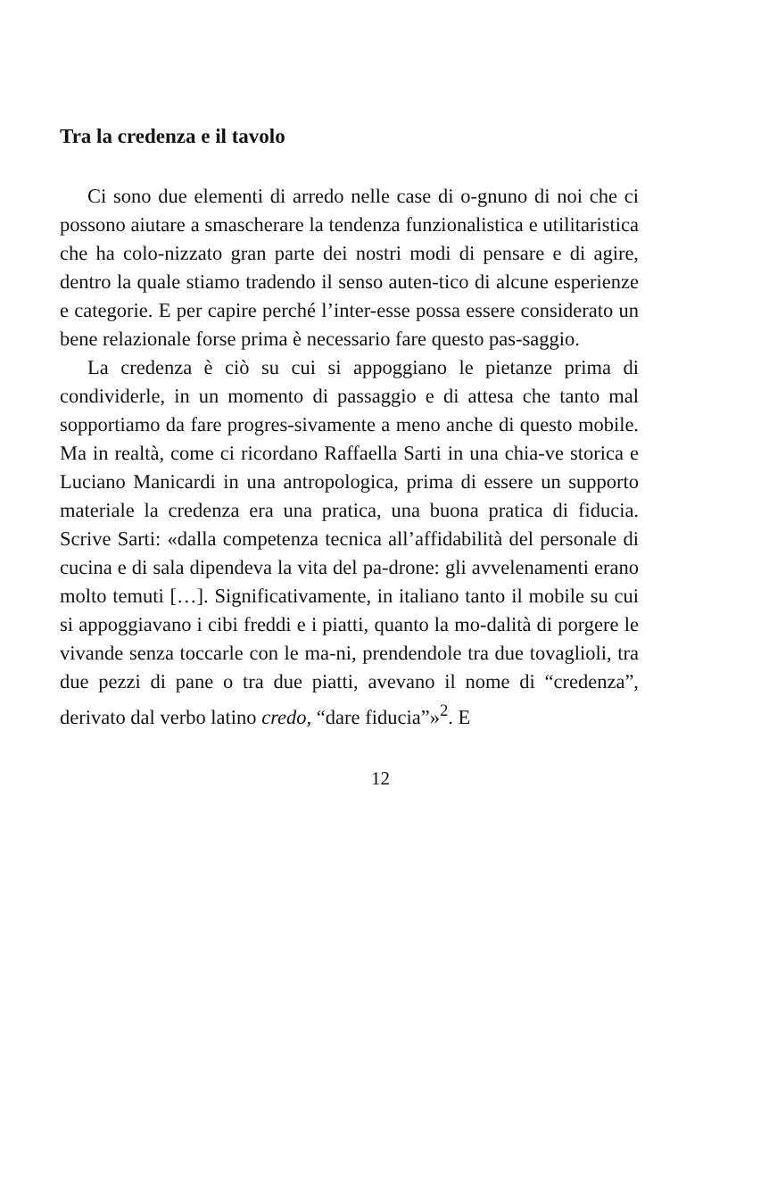Tra la credenza e il tavolo
Ci sono due elementi di arredo nelle case di o-gnuno di noi che ci possono aiutare a smascherare la tendenza funzionalistica e utilitaristica che ha colo-nizzato gran parte dei nostri modi di pensare e di agire, dentro la quale stiamo tradendo il senso auten-tico di alcune esperienze e categorie. E per capire perché l’inter-esse possa essere considerato un bene relazionale forse prima è necessario fare questo pas-saggio.
La credenza è ciò su cui si appoggiano le pietanze prima di condividerle, in un momento di passaggio e di attesa che tanto mal sopportiamo da fare progres-sivamente a meno anche di questo mobile. Ma in realtà, come ci ricordano Raffaella Sarti in una chia-ve storica e Luciano Manicardi in una antropologica, prima di essere un supporto materiale la credenza era una pratica, una buona pratica di fiducia. Scrive Sarti: «dalla competenza tecnica all’affidabilità del personale di cucina e di sala dipendeva la vita del pa-drone: gli avvelenamenti erano molto temuti […]. Significativamente, in italiano tanto il mobile su cui si appoggiavano i cibi freddi e i piatti, quanto la mo-dalità di porgere le vivande senza toccarle con le ma-ni, prendendole tra due tovaglioli, tra due pezzi di pane o tra due piatti, avevano il nome di “credenza”, derivato dal verbo latino credo, “dare fiducia”»<sup>2</sup>. E
12